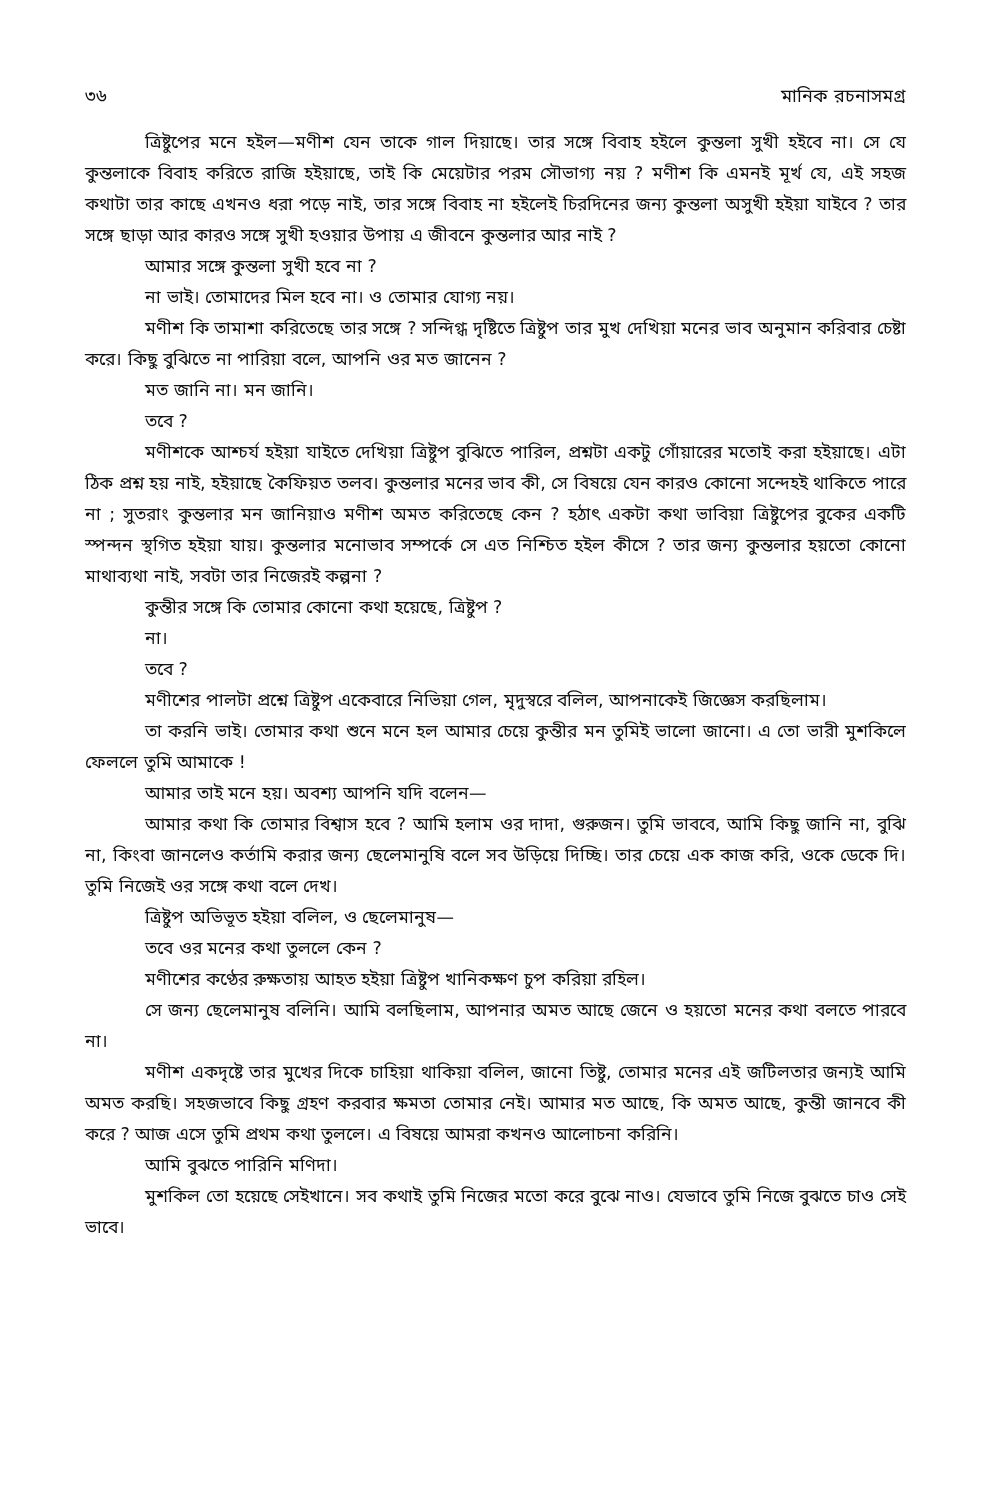৩৬ মানিক রচনাসমগ্র
ত্রিষ্টুপের মনে হইল—মণীশ যেন তাকে গাল দিয়াছে। তার সঙ্গে বিবাহ হইলে কুন্তলা সুখী হইবে না। সে যে কুন্তলাকে বিবাহ করিতে রাজি হইয়াছে, তাই কি মেয়েটার পরম সৌভাগ্য নয় ? মণীশ কি এমনই মূর্খ যে, এই সহজ কথাটা তার কাছে এখনও ধরা পড়ে নাই, তার সঙ্গে বিবাহ না হইলেই চিরদিনের জন্য কুন্তলা অসুখী হইয়া যাইবে ? তার সঙ্গে ছাড়া আর কারও সঙ্গে সুখী হওয়ার উপায় এ জীবনে কুন্তলার আর নাই ?
আমার সঙ্গে কুন্তলা সুখী হবে না ?
না ভাই। তোমাদের মিল হবে না। ও তোমার যোগ্য নয়।
মণীশ কি তামাশা করিতেছে তার সঙ্গে ? সন্দিগ্ধ দৃষ্টিতে ত্রিষ্টুপ তার মুখ দেখিয়া মনের ভাব অনুমান করিবার চেষ্টা করে। কিছু বুঝিতে না পারিয়া বলে, আপনি ওর মত জানেন ?
মত জানি না। মন জানি।
তবে ?
মণীশকে আশ্চর্য হইয়া যাইতে দেখিয়া ত্রিষ্টুপ বুঝিতে পারিল, প্রশ্নটা একটু গোঁয়ারের মতোই করা হইয়াছে। এটা ঠিক প্রশ্ন হয় নাই, হইয়াছে কৈফিয়ত তলব। কুন্তলার মনের ভাব কী, সে বিষয়ে যেন কারও কোনো সন্দেহই থাকিতে পারে না ; সুতরাং কুন্তলার মন জানিয়াও মণীশ অমত করিতেছে কেন ? হঠাৎ একটা কথা ভাবিয়া ত্রিষ্টুপের বুকের একটি স্পন্দন স্থগিত হইয়া যায়। কুন্তলার মনোভাব সম্পর্কে সে এত নিশ্চিত হইল কীসে ? তার জন্য কুন্তলার হয়তো কোনো মাথাব্যথা নাই, সবটা তার নিজেরই কল্পনা ?
কুন্তীর সঙ্গে কি তোমার কোনো কথা হয়েছে, ত্রিষ্টুপ ?
না।
তবে ?
মণীশের পালটা প্রশ্নে ত্রিষ্টুপ একেবারে নিভিয়া গেল, মৃদুস্বরে বলিল, আপনাকেই জিজ্ঞেস করছিলাম।
তা করনি ভাই। তোমার কথা শুনে মনে হল আমার চেয়ে কুন্তীর মন তুমিই ভালো জানো। এ তো ভারী মুশকিলে ফেললে তুমি আমাকে !
আমার তাই মনে হয়। অবশ্য আপনি যদি বলেন—
আমার কথা কি তোমার বিশ্বাস হবে ? আমি হলাম ওর দাদা, গুরুজন। তুমি ভাববে, আমি কিছু জানি না, বুঝি না, কিংবা জানলেও কর্তামি করার জন্য ছেলেমানুষি বলে সব উড়িয়ে দিচ্ছি। তার চেয়ে এক কাজ করি, ওকে ডেকে দি। তুমি নিজেই ওর সঙ্গে কথা বলে দেখ।
ত্রিষ্টুপ অভিভূত হইয়া বলিল, ও ছেলেমানুষ—
তবে ওর মনের কথা তুললে কেন ?
মণীশের কণ্ঠের রুক্ষতায় আহত হইয়া ত্রিষ্টুপ খানিকক্ষণ চুপ করিয়া রহিল।
সে জন্য ছেলেমানুষ বলিনি। আমি বলছিলাম, আপনার অমত আছে জেনে ও হয়তো মনের কথা বলতে পারবে না।
মণীশ একদৃষ্টে তার মুখের দিকে চাহিয়া থাকিয়া বলিল, জানো তিষ্টু, তোমার মনের এই জটিলতার জন্যই আমি অমত করছি। সহজভাবে কিছু গ্রহণ করবার ক্ষমতা তোমার নেই। আমার মত আছে, কি অমত আছে, কুন্তী জানবে কী করে ? আজ এসে তুমি প্রথম কথা তুললে। এ বিষয়ে আমরা কখনও আলোচনা করিনি।
আমি বুঝতে পারিনি মণিদা।
মুশকিল তো হয়েছে সেইখানে। সব কথাই তুমি নিজের মতো করে বুঝে নাও। যেভাবে তুমি নিজে বুঝতে চাও সেই ভাবে।